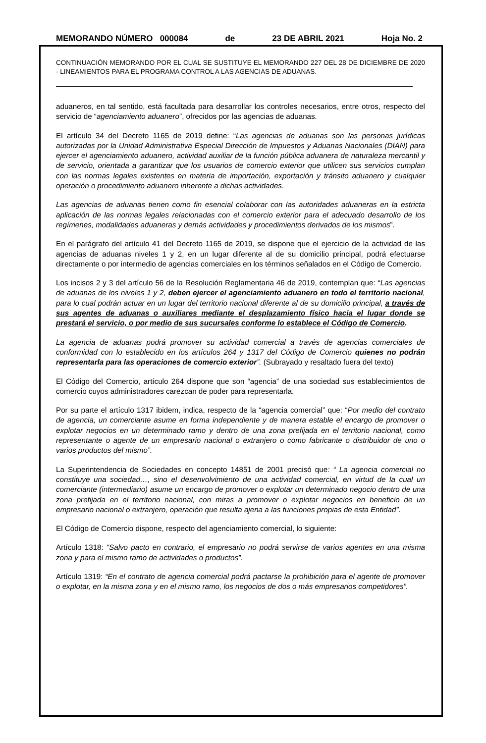MEMORANDO NÚMERO 000084 de 23 DE ABRIL 2021 Hoja No. 2
CONTINUACIÓN MEMORANDO POR EL CUAL SE SUSTITUYE EL MEMORANDO 227 DEL 28 DE DICIEMBRE DE 2020 - LINEAMIENTOS PARA EL PROGRAMA CONTROL A LAS AGENCIAS DE ADUANAS.
aduaneros, en tal sentido, está facultada para desarrollar los controles necesarios, entre otros, respecto del servicio de “agenciamiento aduanero”, ofrecidos por las agencias de aduanas.
El artículo 34 del Decreto 1165 de 2019 define: “Las agencias de aduanas son las personas jurídicas autorizadas por la Unidad Administrativa Especial Dirección de Impuestos y Aduanas Nacionales (DIAN) para ejercer el agenciamiento aduanero, actividad auxiliar de la función pública aduanera de naturaleza mercantil y de servicio, orientada a garantizar que los usuarios de comercio exterior que utilicen sus servicios cumplan con las normas legales existentes en materia de importación, exportación y tránsito aduanero y cualquier operación o procedimiento aduanero inherente a dichas actividades.
Las agencias de aduanas tienen como fin esencial colaborar con las autoridades aduaneras en la estricta aplicación de las normas legales relacionadas con el comercio exterior para el adecuado desarrollo de los regímenes, modalidades aduaneras y demás actividades y procedimientos derivados de los mismos”.
En el parágrafo del artículo 41 del Decreto 1165 de 2019, se dispone que el ejercicio de la actividad de las agencias de aduanas niveles 1 y 2, en un lugar diferente al de su domicilio principal, podrá efectuarse directamente o por intermedio de agencias comerciales en los términos señalados en el Código de Comercio.
Los incisos 2 y 3 del artículo 56 de la Resolución Reglamentaria 46 de 2019, contemplan que: “Las agencias de aduanas de los niveles 1 y 2, deben ejercer el agenciamiento aduanero en todo el territorio nacional, para lo cual podrán actuar en un lugar del territorio nacional diferente al de su domicilio principal, a través de sus agentes de aduanas o auxiliares mediante el desplazamiento físico hacia el lugar donde se prestará el servicio, o por medio de sus sucursales conforme lo establece el Código de Comercio.
La agencia de aduanas podrá promover su actividad comercial a través de agencias comerciales de conformidad con lo establecido en los artículos 264 y 1317 del Código de Comercio quienes no podrán representarla para las operaciones de comercio exterior”. (Subrayado y resaltado fuera del texto)
El Código del Comercio, artículo 264 dispone que son “agencia” de una sociedad sus establecimientos de comercio cuyos administradores carezcan de poder para representarla.
Por su parte el artículo 1317 ibidem, indica, respecto de la “agencia comercial” que: “Por medio del contrato de agencia, un comerciante asume en forma independiente y de manera estable el encargo de promover o explotar negocios en un determinado ramo y dentro de una zona prefijada en el territorio nacional, como representante o agente de un empresario nacional o extranjero o como fabricante o distribuidor de uno o varios productos del mismo”.
La Superintendencia de Sociedades en concepto 14851 de 2001 precisó que: “ La agencia comercial no constituye una sociedad…, sino el desenvolvimiento de una actividad comercial, en virtud de la cual un comerciante (intermediario) asume un encargo de promover o explotar un determinado negocio dentro de una zona prefijada en el territorio nacional, con miras a promover o explotar negocios en beneficio de un empresario nacional o extranjero, operación que resulta ajena a las funciones propias de esta Entidad”.
El Código de Comercio dispone, respecto del agenciamiento comercial, lo siguiente:
Artículo 1318: “Salvo pacto en contrario, el empresario no podrá servirse de varios agentes en una misma zona y para el mismo ramo de actividades o productos”.
Artículo 1319: “En el contrato de agencia comercial podrá pactarse la prohibición para el agente de promover o explotar, en la misma zona y en el mismo ramo, los negocios de dos o más empresarios competidores”.